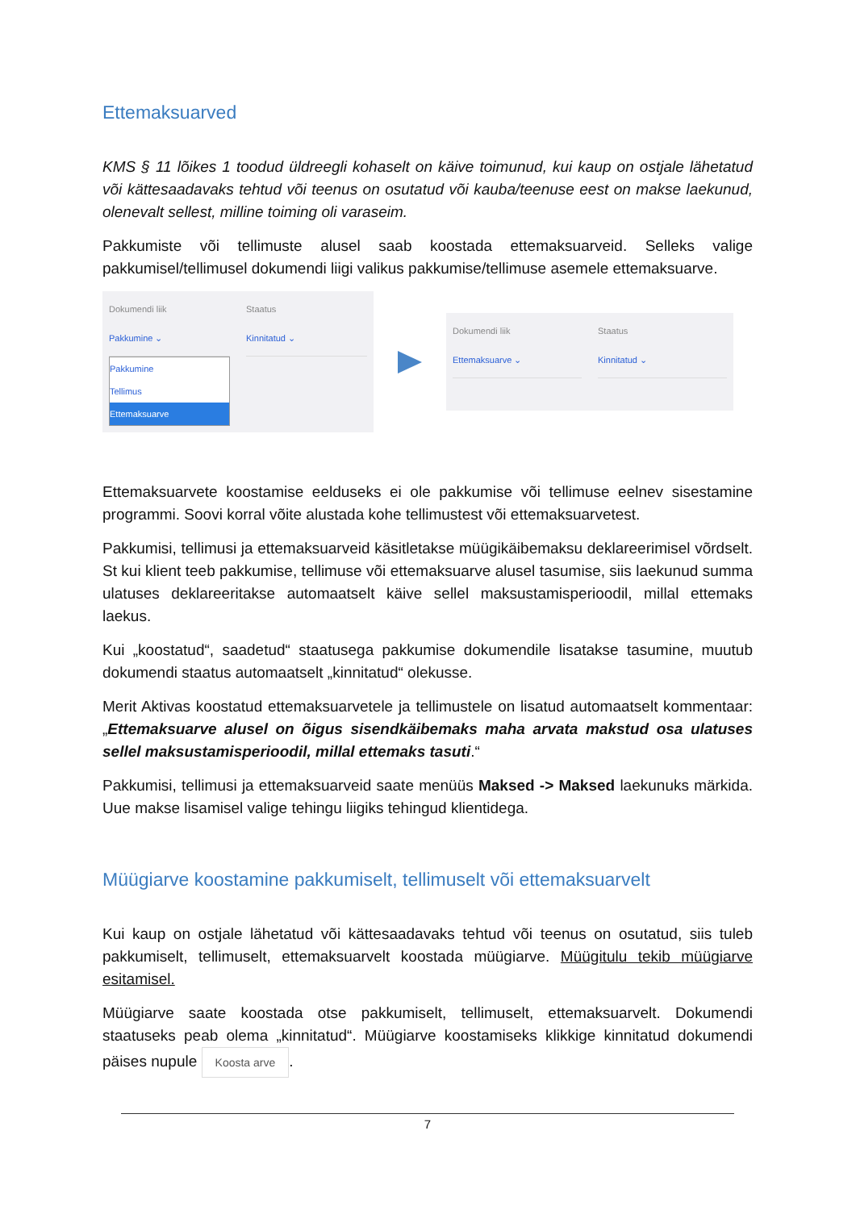Ettemaksuarved
KMS § 11 lõikes 1 toodud üldreegli kohaselt on käive toimunud, kui kaup on ostjale lähetatud või kättesaadavaks tehtud või teenus on osutatud või kauba/teenuse eest on makse laekunud, olenevalt sellest, milline toiming oli varaseim.
Pakkumiste või tellimuste alusel saab koostada ettemaksuarveid. Selleks valige pakkumisel/tellimusel dokumendi liigi valikus pakkumise/tellimuse asemele ettemaksuarve.
Dokumendi liik
Pakkumine ⌄
Pakkumine
Tellimus
Ettemaksuarve
Staatus
Kinnitatud ⌄
Dokumendi liik
Ettemaksuarve ⌄
Staatus
Kinnitatud ⌄
Ettemaksuarvete koostamise eelduseks ei ole pakkumise või tellimuse eelnev sisestamine programmi. Soovi korral võite alustada kohe tellimustest või ettemaksuarvetest.
Pakkumisi, tellimusi ja ettemaksuarveid käsitletakse müügikäibemaksu deklareerimisel võrdselt. St kui klient teeb pakkumise, tellimuse või ettemaksuarve alusel tasumise, siis laekunud summa ulatuses deklareeritakse automaatselt käive sellel maksustamisperioodil, millal ettemaks laekus.
Kui „koostatud“, saadetud“ staatusega pakkumise dokumendile lisatakse tasumine, muutub dokumendi staatus automaatselt „kinnitatud“ olekusse.
Merit Aktivas koostatud ettemaksuarvetele ja tellimustele on lisatud automaatselt kommentaar: „Ettemaksuarve alusel on õigus sisendkäibemaks maha arvata makstud osa ulatuses sellel maksustamisperioodil, millal ettemaks tasuti.“
Pakkumisi, tellimusi ja ettemaksuarveid saate menüüs Maksed -> Maksed laekunuks märkida. Uue makse lisamisel valige tehingu liigiks tehingud klientidega.
Müügiarve koostamine pakkumiselt, tellimuselt või ettemaksuarvelt
Kui kaup on ostjale lähetatud või kättesaadavaks tehtud või teenus on osutatud, siis tuleb pakkumiselt, tellimuselt, ettemaksuarvelt koostada müügiarve. Müügitulu tekib müügiarve esitamisel.
Müügiarve saate koostada otse pakkumiselt, tellimuselt, ettemaksuarvelt. Dokumendi staatuseks peab olema „kinnitatud“. Müügiarve koostamiseks klikkige kinnitatud dokumendi päises nupule Koosta arve.
7